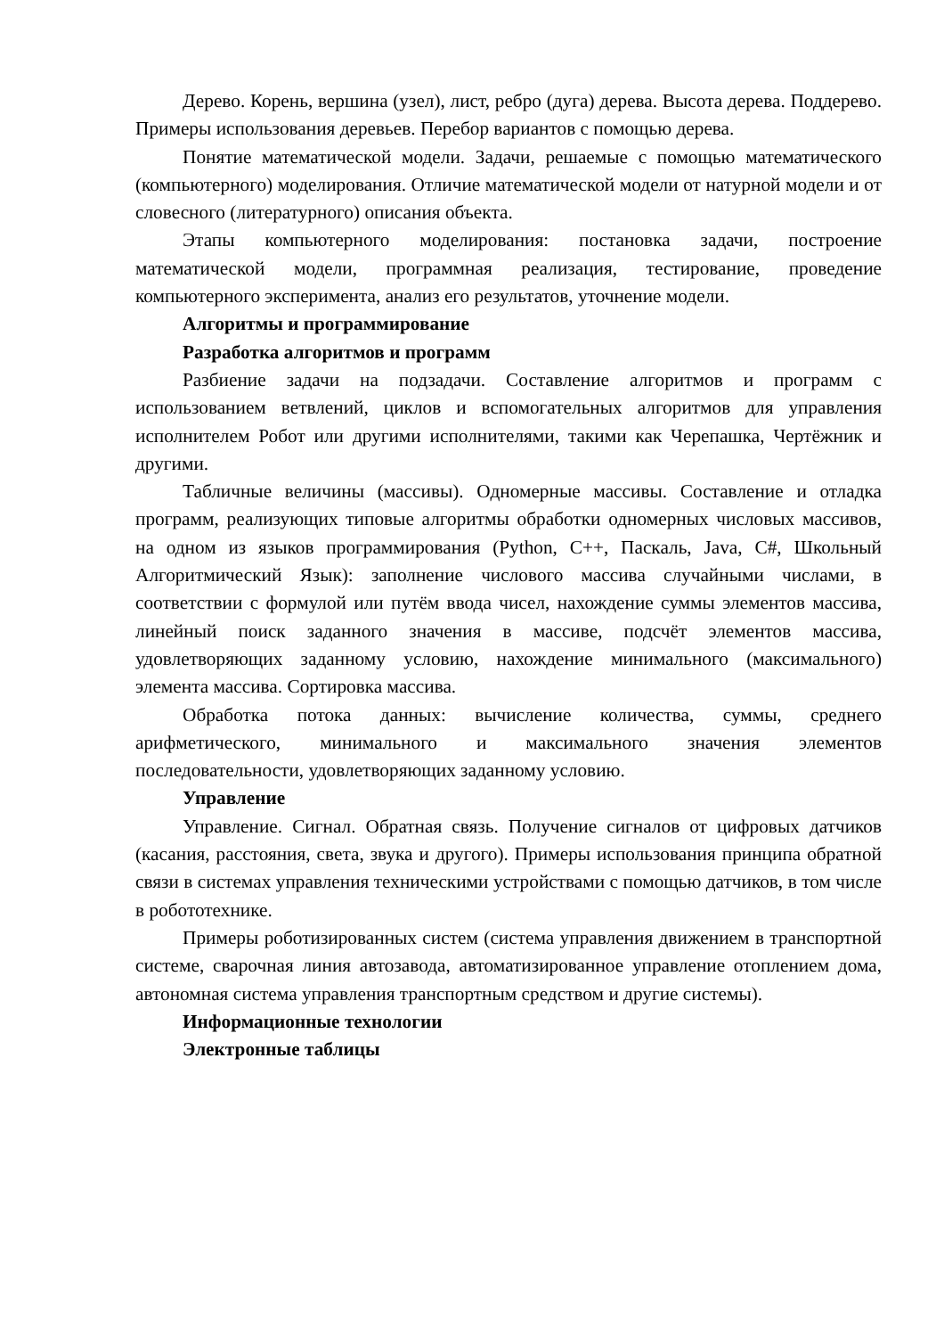Дерево. Корень, вершина (узел), лист, ребро (дуга) дерева. Высота дерева. Поддерево. Примеры использования деревьев. Перебор вариантов с помощью дерева.
Понятие математической модели. Задачи, решаемые с помощью математического (компьютерного) моделирования. Отличие математической модели от натурной модели и от словесного (литературного) описания объекта.
Этапы компьютерного моделирования: постановка задачи, построение математической модели, программная реализация, тестирование, проведение компьютерного эксперимента, анализ его результатов, уточнение модели.
Алгоритмы и программирование
Разработка алгоритмов и программ
Разбиение задачи на подзадачи. Составление алгоритмов и программ с использованием ветвлений, циклов и вспомогательных алгоритмов для управления исполнителем Робот или другими исполнителями, такими как Черепашка, Чертёжник и другими.
Табличные величины (массивы). Одномерные массивы. Составление и отладка программ, реализующих типовые алгоритмы обработки одномерных числовых массивов, на одном из языков программирования (Python, C++, Паскаль, Java, C#, Школьный Алгоритмический Язык): заполнение числового массива случайными числами, в соответствии с формулой или путём ввода чисел, нахождение суммы элементов массива, линейный поиск заданного значения в массиве, подсчёт элементов массива, удовлетворяющих заданному условию, нахождение минимального (максимального) элемента массива. Сортировка массива.
Обработка потока данных: вычисление количества, суммы, среднего арифметического, минимального и максимального значения элементов последовательности, удовлетворяющих заданному условию.
Управление
Управление. Сигнал. Обратная связь. Получение сигналов от цифровых датчиков (касания, расстояния, света, звука и другого). Примеры использования принципа обратной связи в системах управления техническими устройствами с помощью датчиков, в том числе в робототехнике.
Примеры роботизированных систем (система управления движением в транспортной системе, сварочная линия автозавода, автоматизированное управление отоплением дома, автономная система управления транспортным средством и другие системы).
Информационные технологии
Электронные таблицы